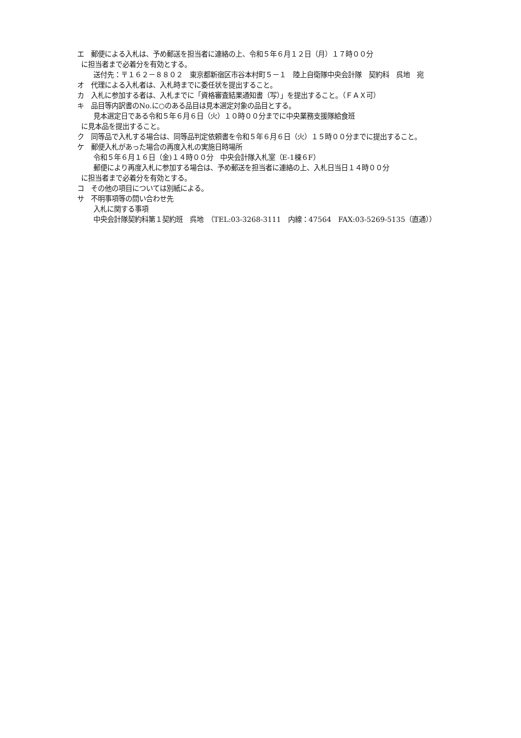エ　郵便による入札は、予め郵送を担当者に連絡の上、令和５年６月１２日（月）１７時００分
に担当者まで必着分を有効とする。
送付先：〒１６２－８８０２　東京都新宿区市谷本村町５－１　陸上自衛隊中央会計隊　契約科　呉地　宛
オ　代理による入札者は、入札時までに委任状を提出すること。
カ　入札に参加する者は、入札までに「資格審査結果通知書（写）」を提出すること。（ＦＡＸ可）
キ　品目等内訳書のNo.に○のある品目は見本選定対象の品目とする。
見本選定日である令和５年６月６日（火）１０時００分までに中央業務支援隊給食班
に見本品を提出すること。
ク　同等品で入札する場合は、同等品判定依頼書を令和５年６月６日（火）１５時００分までに提出すること。
ケ　郵便入札があった場合の再度入札の実施日時場所
令和５年６月１６日（金)１４時００分　中央会計隊入札室（E-1棟６F）
郵便により再度入札に参加する場合は、予め郵送を担当者に連絡の上、入札日当日１４時００分
に担当者まで必着分を有効とする。
コ　その他の項目については別紙による。
サ　不明事項等の問い合わせ先
入札に関する事項
中央会計隊契約科第１契約班　呉地　（TEL:03-3268-3111　内線：47564　FAX:03-5269-5135（直通））